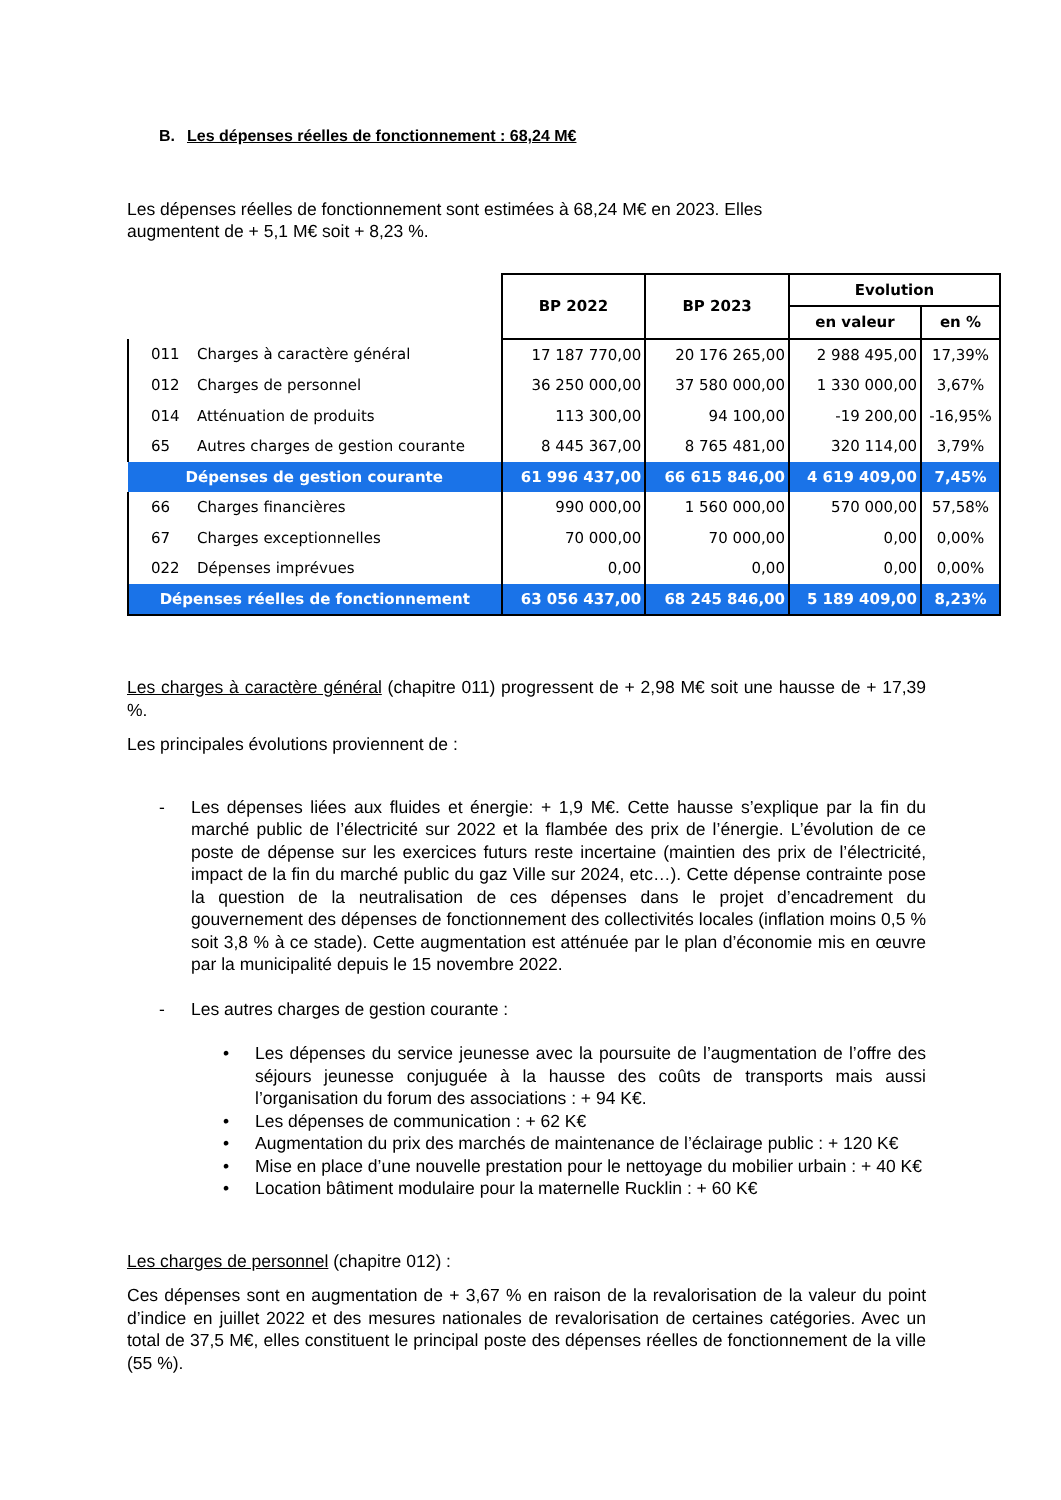B. Les dépenses réelles de fonctionnement : 68,24 M€
Les dépenses réelles de fonctionnement sont estimées à 68,24 M€ en 2023. Elles
augmentent de + 5,1 M€ soit + 8,23 %.
| | | BP 2022 | BP 2023 | Evolution | |
| | | | | en valeur | en % |
| 011 | Charges à caractère général | 17 187 770,00 | 20 176 265,00 | 2 988 495,00 | 17,39% |
| 012 | Charges de personnel | 36 250 000,00 | 37 580 000,00 | 1 330 000,00 | 3,67% |
| 014 | Atténuation de produits | 113 300,00 | 94 100,00 | -19 200,00 | -16,95% |
| 65 | Autres charges de gestion courante | 8 445 367,00 | 8 765 481,00 | 320 114,00 | 3,79% |
| Dépenses de gestion courante | | 61 996 437,00 | 66 615 846,00 | 4 619 409,00 | 7,45% |
| 66 | Charges financières | 990 000,00 | 1 560 000,00 | 570 000,00 | 57,58% |
| 67 | Charges exceptionnelles | 70 000,00 | 70 000,00 | 0,00 | 0,00% |
| 022 | Dépenses imprévues | 0,00 | 0,00 | 0,00 | 0,00% |
| Dépenses réelles de fonctionnement | | 63 056 437,00 | 68 245 846,00 | 5 189 409,00 | 8,23% |
Les charges à caractère général (chapitre 011) progressent de + 2,98 M€ soit une hausse de + 17,39 %.
Les principales évolutions proviennent de :
- Les dépenses liées aux fluides et énergie: + 1,9 M€. Cette hausse s’explique par la fin du marché public de l’électricité sur 2022 et la flambée des prix de l’énergie. L’évolution de ce poste de dépense sur les exercices futurs reste incertaine (maintien des prix de l’électricité, impact de la fin du marché public du gaz Ville sur 2024, etc…). Cette dépense contrainte pose la question de la neutralisation de ces dépenses dans le projet d’encadrement du gouvernement des dépenses de fonctionnement des collectivités locales (inflation moins 0,5 % soit 3,8 % à ce stade). Cette augmentation est atténuée par le plan d’économie mis en œuvre par la municipalité depuis le 15 novembre 2022.
- Les autres charges de gestion courante :
• Les dépenses du service jeunesse avec la poursuite de l’augmentation de l’offre des séjours jeunesse conjuguée à la hausse des coûts de transports mais aussi l’organisation du forum des associations : + 94 K€.
• Les dépenses de communication : + 62 K€
• Augmentation du prix des marchés de maintenance de l’éclairage public : + 120 K€
• Mise en place d’une nouvelle prestation pour le nettoyage du mobilier urbain : + 40 K€
• Location bâtiment modulaire pour la maternelle Rucklin : + 60 K€
Les charges de personnel (chapitre 012) :
Ces dépenses sont en augmentation de + 3,67 % en raison de la revalorisation de la valeur du point d’indice en juillet 2022 et des mesures nationales de revalorisation de certaines catégories. Avec un total de 37,5 M€, elles constituent le principal poste des dépenses réelles de fonctionnement de la ville (55 %).